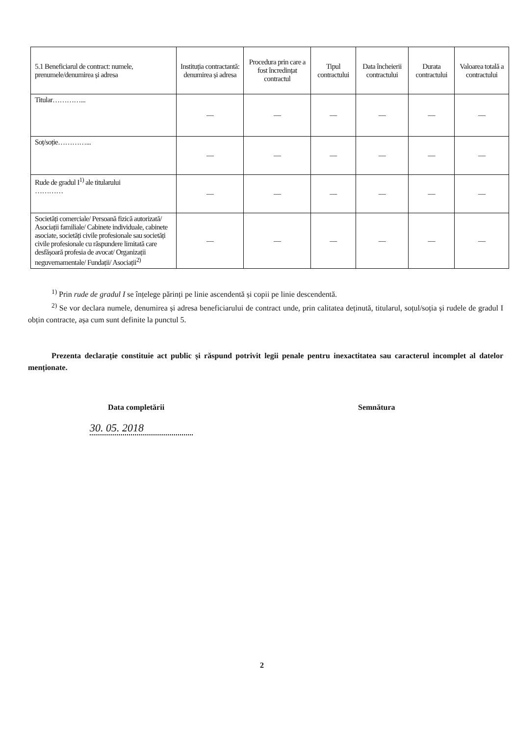| 5.1 Beneficiarul de contract: numele, prenumele/denumirea și adresa | Instituția contractantă: denumirea și adresa | Procedura prin care a fost încredințat contractul | Tipul contractului | Data încheierii contractului | Durata contractului | Valoarea totală a contractului |
| --- | --- | --- | --- | --- | --- | --- |
| Titular…………... | — | — | — | — | — | — |
| Soț/soție…………... | — | — | — | — | — | — |
| Rude de gradul I<sup>1)</sup> ale titularului ………… | — | — | — | — | — | — |
| Societăți comerciale/ Persoană fizică autorizată/ Asociații familiale/ Cabinete individuale, cabinete asociate, societăți civile profesionale sau societăți civile profesionale cu răspundere limitată care desfășoară profesia de avocat/ Organizații neguvernamentale/ Fundații/ Asociații<sup>2)</sup> | — | — | — | — | — | — |
<sup>1)</sup> Prin rude de gradul I se înțelege părinți pe linie ascendentă și copii pe linie descendentă.
<sup>2)</sup> Se vor declara numele, denumirea și adresa beneficiarului de contract unde, prin calitatea deținută, titularul, soțul/soția și rudele de gradul I obțin contracte, așa cum sunt definite la punctul 5.
Prezenta declarație constituie act public și răspund potrivit legii penale pentru inexactitatea sau caracterul incomplet al datelor menționate.
Data completării Semnătura
30. 05. 2018
2